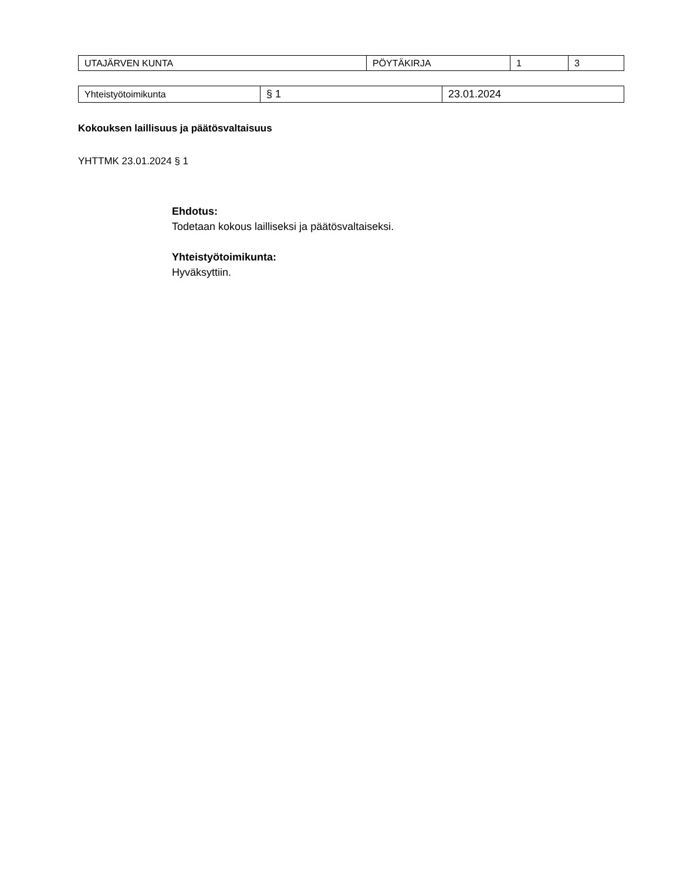| UTAJÄRVEN KUNTA | PÖYTÄKIRJA | 1 | 3 |
| Yhteistyötoimikunta | § 1 | 23.01.2024 |
Kokouksen laillisuus ja päätösvaltaisuus
YHTTMK 23.01.2024 § 1
Ehdotus:
Todetaan kokous lailliseksi ja päätösvaltaiseksi.
Yhteistyötoimikunta:
Hyväksyttiin.